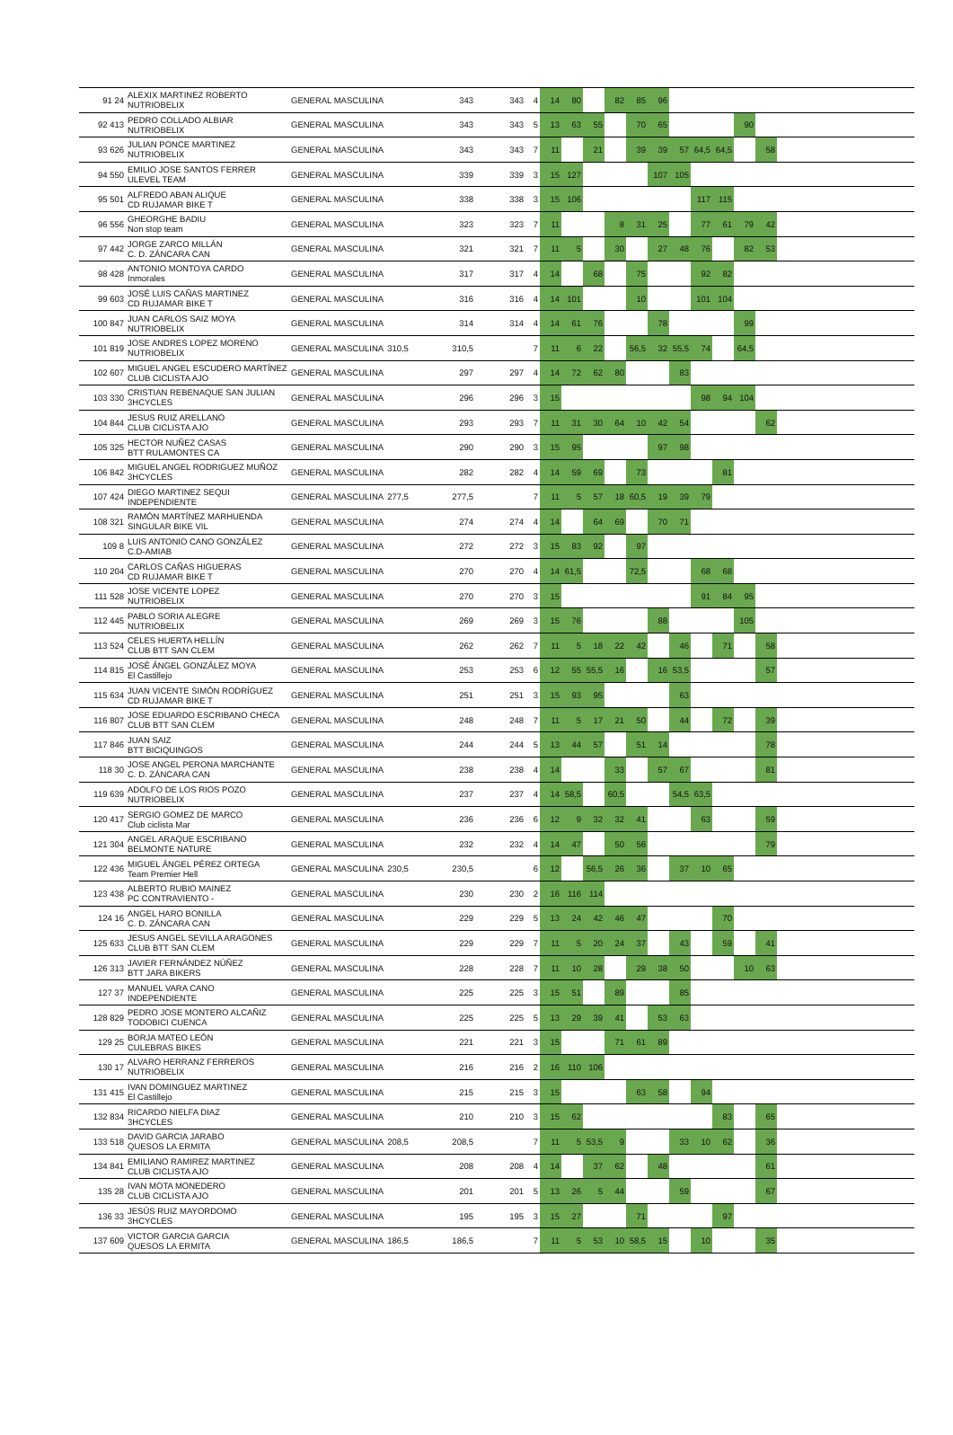| 91 24 | ALEXIX MARTINEZ ROBERTO NUTRIOBELIX | GENERAL MASCULINA | | 343 | 343 | 4 | 14 | 80 | | 82 | 85 | 96 | | | | | | |
| 92 413 | PEDRO COLLADO ALBIAR NUTRIOBELIX | GENERAL MASCULINA | | 343 | 343 | 5 | 13 | 63 | 55 | | 70 | 65 | | | | 90 | | |
| 93 626 | JULIAN PONCE MARTINEZ NUTRIOBELIX | GENERAL MASCULINA | | 343 | 343 | 7 | 11 | | 21 | | 39 | 39 | 57 | 64,5 | 64,5 | | 58 | |
| 94 550 | EMILIO JOSE SANTOS FERRER ULEVEL TEAM | GENERAL MASCULINA | | 339 | 339 | 3 | 15 | 127 | | | | 107 | 105 | | | | | |
| 95 501 | ALFREDO ABAN ALIQUE CD RUJAMAR BIKE T | GENERAL MASCULINA | | 338 | 338 | 3 | 15 | 106 | | | | | | 117 | 115 | | | |
| 96 556 | GHEORGHE BADIU Non stop team | GENERAL MASCULINA | | 323 | 323 | 7 | 11 | | | 8 | 31 | 25 | | 77 | 61 | 79 | 42 | |
| 97 442 | JORGE ZARCO MILLÁN C. D. ZÁNCARA CAN | GENERAL MASCULINA | | 321 | 321 | 7 | 11 | 5 | | 30 | | 27 | 48 | 76 | | 82 | 53 | |
| 98 428 | ANTONIO MONTOYA CARDO Inmorales | GENERAL MASCULINA | | 317 | 317 | 4 | 14 | | 68 | | 75 | | | 92 | 82 | | | |
| 99 603 | JOSÉ LUIS CAÑAS MARTINEZ CD RUJAMAR BIKE T | GENERAL MASCULINA | | 316 | 316 | 4 | 14 | 101 | | | 10 | | | 101 | 104 | | | |
| 100 847 | JUAN CARLOS SAIZ MOYA NUTRIOBELIX | GENERAL MASCULINA | | 314 | 314 | 4 | 14 | 61 | 76 | | | 78 | | | | 99 | | |
| 101 819 | JOSE ANDRES LOPEZ MORENO NUTRIOBELIX | GENERAL MASCULINA | 310,5 | 310,5 | | 7 | 11 | 6 | 22 | | 56,5 | 32 | 55,5 | 74 | | 64,5 | | |
| 102 607 | MIGUEL ANGEL ESCUDERO MARTÍNEZ CLUB CICLISTA AJO | GENERAL MASCULINA | | 297 | 297 | 4 | 14 | 72 | 62 | 80 | | | 83 | | | | | |
| 103 330 | CRISTIAN REBENAQUE SAN JULIAN 3HCYCLES | GENERAL MASCULINA | | 296 | 296 | 3 | 15 | | | | | | | 98 | 94 | 104 | | |
| 104 844 | JESUS RUIZ ARELLANO CLUB CICLISTA AJO | GENERAL MASCULINA | | 293 | 293 | 7 | 11 | 31 | 30 | 64 | 10 | 42 | 54 | | | | 62 | |
| 105 325 | HECTOR NUÑEZ CASAS BTT RULAMONTES CA | GENERAL MASCULINA | | 290 | 290 | 3 | 15 | 95 | | | | 97 | 98 | | | | | |
| 106 842 | MIGUEL ANGEL RODRIGUEZ MUÑOZ 3HCYCLES | GENERAL MASCULINA | | 282 | 282 | 4 | 14 | 59 | 69 | | 73 | | | | 81 | | | |
| 107 424 | DIEGO MARTINEZ SEQUI INDEPENDIENTE | GENERAL MASCULINA | 277,5 | 277,5 | | 7 | 11 | 5 | 57 | 18 | 60,5 | 19 | 39 | 79 | | | | |
| 108 321 | RAMÓN MARTÍNEZ MARHUENDA SINGULAR BIKE VIL | GENERAL MASCULINA | | 274 | 274 | 4 | 14 | | 64 | 69 | | 70 | 71 | | | | | |
| 109 8 | LUIS ANTONIO CANO GONZÁLEZ C.D-AMIAB | GENERAL MASCULINA | | 272 | 272 | 3 | 15 | 83 | 92 | | 97 | | | | | | | |
| 110 204 | CARLOS CAÑAS HIGUERAS CD RUJAMAR BIKE T | GENERAL MASCULINA | | 270 | 270 | 4 | 14 | 61,5 | | | 72,5 | | | 68 | 68 | | | |
| 111 528 | JOSE VICENTE LOPEZ NUTRIOBELIX | GENERAL MASCULINA | | 270 | 270 | 3 | 15 | | | | | | | 91 | 84 | 95 | | |
| 112 445 | PABLO SORIA ALEGRE NUTRIOBELIX | GENERAL MASCULINA | | 269 | 269 | 3 | 15 | 76 | | | | 88 | | | | 105 | | |
| 113 524 | CELES HUERTA HELLÍN CLUB BTT SAN CLEM | GENERAL MASCULINA | | 262 | 262 | 7 | 11 | 5 | 18 | 22 | 42 | | 46 | | 71 | | 58 | |
| 114 815 | JOSÉ ÁNGEL GONZÁLEZ MOYA El Castillejo | GENERAL MASCULINA | | 253 | 253 | 6 | 12 | 55 | 55,5 | 16 | | 16 | 53,5 | | | | 57 | |
| 115 634 | JUAN VICENTE SIMÓN RODRÍGUEZ CD RUJAMAR BIKE T | GENERAL MASCULINA | | 251 | 251 | 3 | 15 | 93 | 95 | | | | 63 | | | | | |
| 116 807 | JOSE EDUARDO ESCRIBANO CHECA CLUB BTT SAN CLEM | GENERAL MASCULINA | | 248 | 248 | 7 | 11 | 5 | 17 | 21 | 50 | | 44 | | 72 | | 39 | |
| 117 846 | JUAN SAIZ BTT BICIQUINGOS | GENERAL MASCULINA | | 244 | 244 | 5 | 13 | 44 | 57 | | 51 | 14 | | | | | 78 | |
| 118 30 | JOSE ANGEL PERONA MARCHANTE C. D. ZÁNCARA CAN | GENERAL MASCULINA | | 238 | 238 | 4 | 14 | | | 33 | | 57 | 67 | | | | 81 | |
| 119 639 | ADOLFO DE LOS RIOS POZO NUTRIOBELIX | GENERAL MASCULINA | | 237 | 237 | 4 | 14 | 58,5 | | 60,5 | | | 54,5 | 63,5 | | | | |
| 120 417 | SERGIO GOMEZ DE MARCO Club ciclista Mar | GENERAL MASCULINA | | 236 | 236 | 6 | 12 | 9 | 32 | 32 | 41 | | | 63 | | | 59 | |
| 121 304 | ANGEL ARAQUE ESCRIBANO BELMONTE NATURE | GENERAL MASCULINA | | 232 | 232 | 4 | 14 | 47 | | 50 | 56 | | | | | | 79 | |
| 122 436 | MIGUEL ÁNGEL PÉREZ ORTEGA Team Premier Hell | GENERAL MASCULINA | 230,5 | 230,5 | | 6 | 12 | | 56,5 | 26 | 36 | | 37 | 10 | 65 | | | |
| 123 438 | ALBERTO RUBIO MAINEZ PC CONTRAVIENTO - | GENERAL MASCULINA | | 230 | 230 | 2 | 16 | 116 | 114 | | | | | | | | | |
| 124 16 | ANGEL HARO BONILLA C. D. ZÁNCARA CAN | GENERAL MASCULINA | | 229 | 229 | 5 | 13 | 24 | 42 | 46 | 47 | | | | 70 | | | |
| 125 633 | JESUS ANGEL SEVILLA ARAGONES CLUB BTT SAN CLEM | GENERAL MASCULINA | | 229 | 229 | 7 | 11 | 5 | 20 | 24 | 37 | | 43 | | 59 | | 41 | |
| 126 313 | JAVIER FERNÁNDEZ NÚÑEZ BTT JARA BIKERS | GENERAL MASCULINA | | 228 | 228 | 7 | 11 | 10 | 28 | | 29 | 38 | 50 | | | 10 | 63 | |
| 127 37 | MANUEL VARA CANO INDEPENDIENTE | GENERAL MASCULINA | | 225 | 225 | 3 | 15 | 51 | | 89 | | | 85 | | | | | |
| 128 829 | PEDRO JOSE MONTERO ALCAÑIZ TODOBICI CUENCA | GENERAL MASCULINA | | 225 | 225 | 5 | 13 | 29 | 39 | 41 | | 53 | 63 | | | | | |
| 129 25 | BORJA MATEO LEÓN CULEBRAS BIKES | GENERAL MASCULINA | | 221 | 221 | 3 | 15 | | | 71 | 61 | 89 | | | | | | |
| 130 17 | ALVARO HERRANZ FERREROS NUTRIOBELIX | GENERAL MASCULINA | | 216 | 216 | 2 | 16 | 110 | 106 | | | | | | | | | |
| 131 415 | IVAN DOMINGUEZ MARTINEZ El Castillejo | GENERAL MASCULINA | | 215 | 215 | 3 | 15 | | | | 63 | 58 | | 94 | | | | |
| 132 834 | RICARDO NIELFA DIAZ 3HCYCLES | GENERAL MASCULINA | | 210 | 210 | 3 | 15 | 62 | | | | | | | 83 | | 65 | |
| 133 518 | DAVID GARCIA JARABO QUESOS LA ERMITA | GENERAL MASCULINA | 208,5 | 208,5 | | 7 | 11 | 5 | 53,5 | 9 | | | 33 | 10 | 62 | | 36 | |
| 134 841 | EMILIANO RAMIREZ MARTINEZ CLUB CICLISTA AJO | GENERAL MASCULINA | | 208 | 208 | 4 | 14 | | 37 | 62 | | 48 | | | | | 61 | |
| 135 28 | IVAN MOTA MONEDERO CLUB CICLISTA AJO | GENERAL MASCULINA | | 201 | 201 | 5 | 13 | 26 | 5 | 44 | | | 59 | | | | 67 | |
| 136 33 | JESÚS RUIZ MAYORDOMO 3HCYCLES | GENERAL MASCULINA | | 195 | 195 | 3 | 15 | 27 | | | 71 | | | | 97 | | | |
| 137 609 | VICTOR GARCIA GARCIA QUESOS LA ERMITA | GENERAL MASCULINA | 186,5 | 186,5 | | 7 | 11 | 5 | 53 | 10 | 58,5 | 15 | | 10 | | | 35 | |